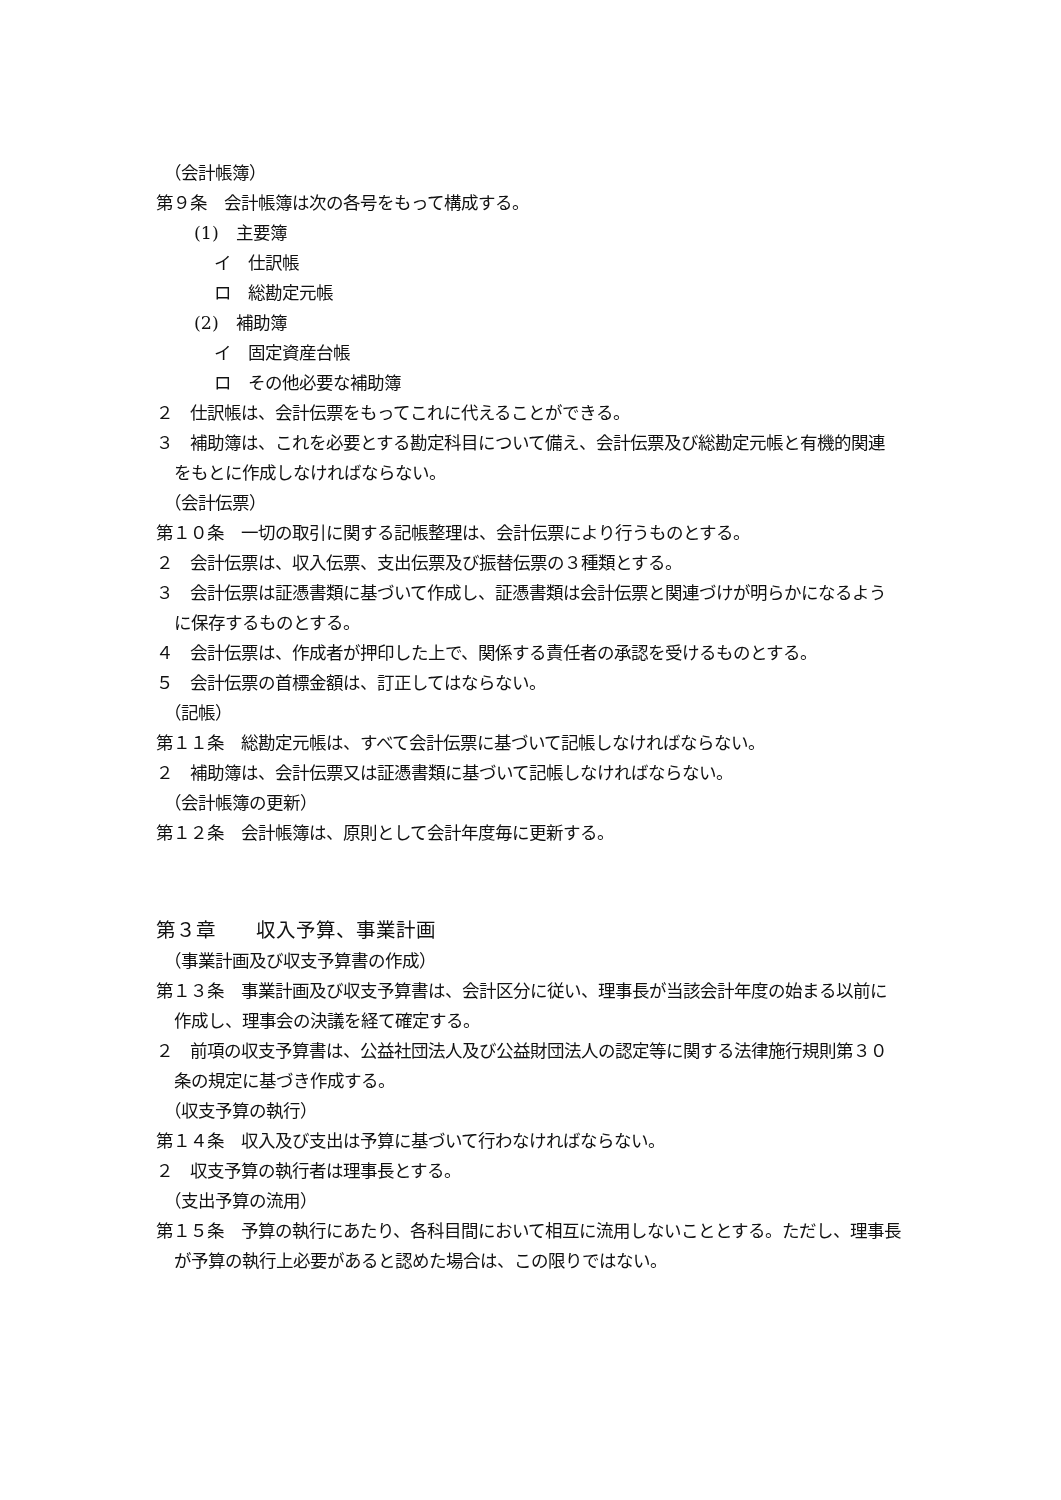（会計帳簿）
第９条　会計帳簿は次の各号をもって構成する。
(1)　主要簿
イ　仕訳帳
ロ　総勘定元帳
(2)　補助簿
イ　固定資産台帳
ロ　その他必要な補助簿
２　仕訳帳は、会計伝票をもってこれに代えることができる。
３　補助簿は、これを必要とする勘定科目について備え、会計伝票及び総勘定元帳と有機的関連をもとに作成しなければならない。
（会計伝票）
第１０条　一切の取引に関する記帳整理は、会計伝票により行うものとする。
２　会計伝票は、収入伝票、支出伝票及び振替伝票の３種類とする。
３　会計伝票は証憑書類に基づいて作成し、証憑書類は会計伝票と関連づけが明らかになるように保存するものとする。
４　会計伝票は、作成者が押印した上で、関係する責任者の承認を受けるものとする。
５　会計伝票の首標金額は、訂正してはならない。
（記帳）
第１１条　総勘定元帳は、すべて会計伝票に基づいて記帳しなければならない。
２　補助簿は、会計伝票又は証憑書類に基づいて記帳しなければならない。
（会計帳簿の更新）
第１２条　会計帳簿は、原則として会計年度毎に更新する。
第３章　　収入予算、事業計画
（事業計画及び収支予算書の作成）
第１３条　事業計画及び収支予算書は、会計区分に従い、理事長が当該会計年度の始まる以前に作成し、理事会の決議を経て確定する。
２　前項の収支予算書は、公益社団法人及び公益財団法人の認定等に関する法律施行規則第３０条の規定に基づき作成する。
（収支予算の執行）
第１４条　収入及び支出は予算に基づいて行わなければならない。
２　収支予算の執行者は理事長とする。
（支出予算の流用）
第１５条　予算の執行にあたり、各科目間において相互に流用しないこととする。ただし、理事長が予算の執行上必要があると認めた場合は、この限りではない。